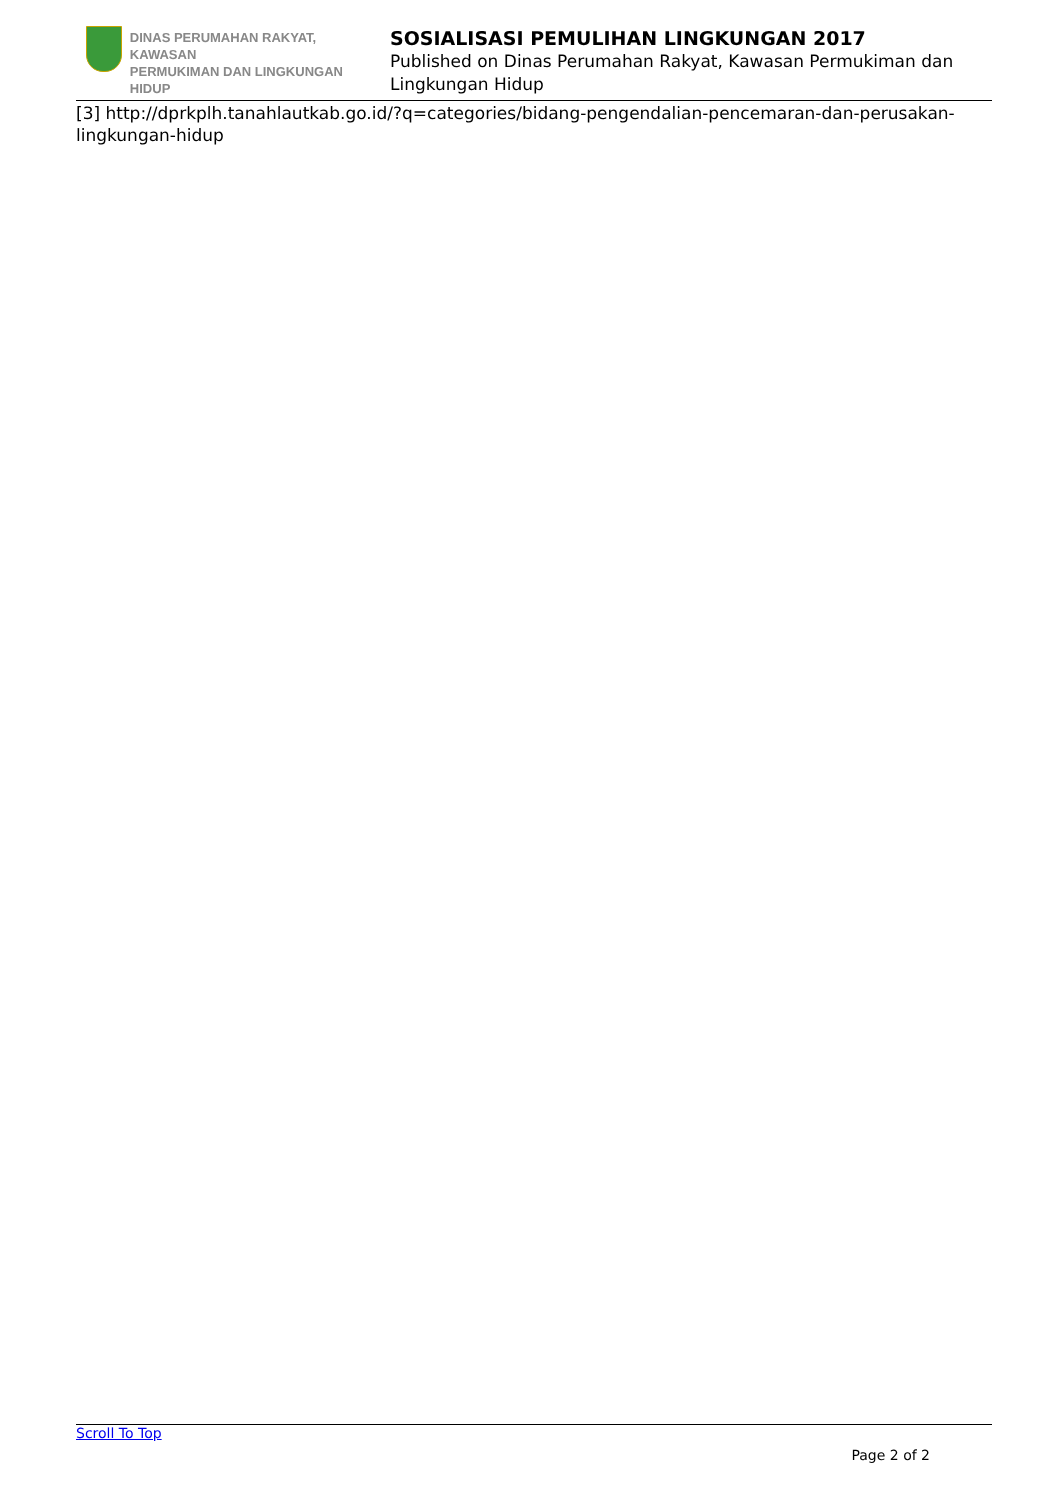DINAS PERUMAHAN RAKYAT, KAWASAN
PERMUKIMAN DAN LINGKUNGAN HIDUP
SOSIALISASI PEMULIHAN LINGKUNGAN 2017
Published on Dinas Perumahan Rakyat, Kawasan Permukiman dan Lingkungan Hidup
[3] http://dprkplh.tanahlautkab.go.id/?q=categories/bidang-pengendalian-pencemaran-dan-perusakan-lingkungan-hidup
Scroll To Top
Page 2 of 2